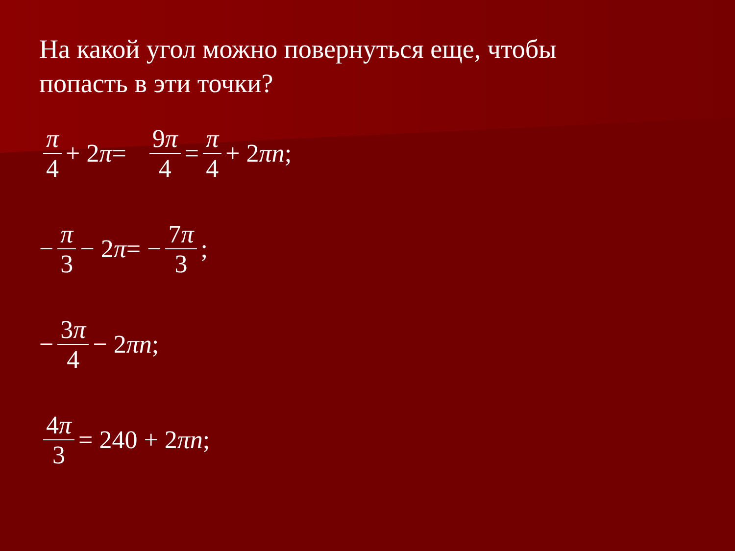На какой угол можно повернуться еще, чтобы попасть в эти точки?
π 4 + 2 π = 9π 4 = π 4 + 2 πn;
− π 3 − 2 π = − 7π 3;
− 3π 4 − 2 πn;
4π 3 = 240 + 2 πn;